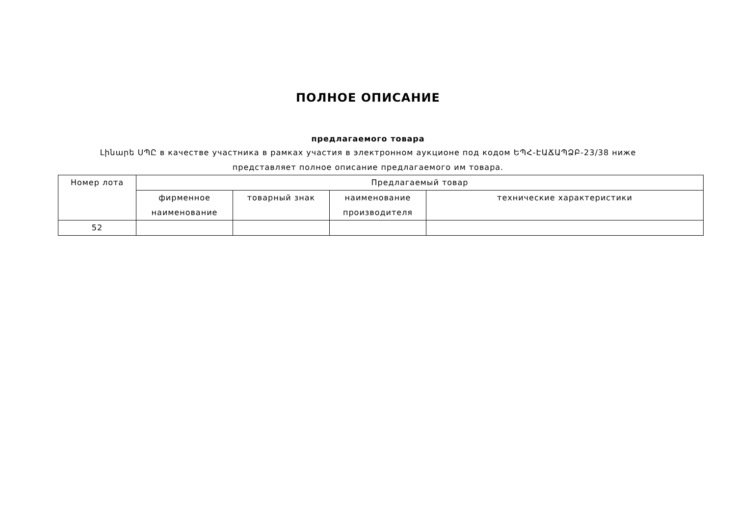ПОЛНОЕ ОПИСАНИЕ
предлагаемого товара
Լինարե ՍՊԸ в качестве участника в рамках участия в электронном аукционе под кодом ԵՊՀ-ԷԱՃԱՊՁԲ-23/38 ниже представляет полное описание предлагаемого им товара.
| Номер лота | Предлагаемый товар | | | |
| --- | --- | --- | --- | --- |
| | фирменное наименование | товарный знак | наименование производителя | технические характеристики |
| 52 | | | | |